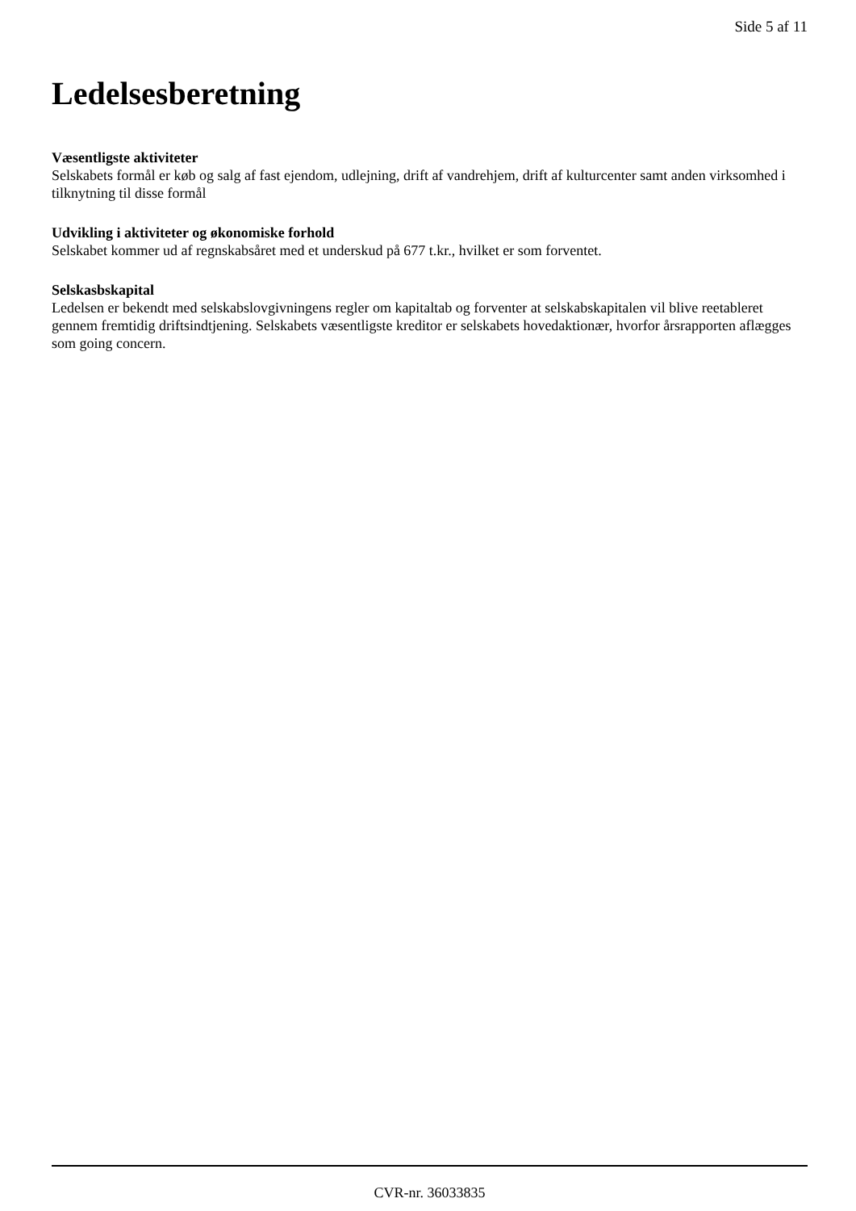Side 5 af 11
Ledelsesberetning
Væsentligste aktiviteter
Selskabets formål er køb og salg af fast ejendom, udlejning, drift af vandrehjem, drift af kulturcenter samt anden virksomhed i tilknytning til disse formål
Udvikling i aktiviteter og økonomiske forhold
Selskabet kommer ud af regnskabsåret med et underskud på 677 t.kr., hvilket er som forventet.
Selskasbskapital
Ledelsen er bekendt med selskabslovgivningens regler om kapitaltab og forventer at selskabskapitalen vil blive reetableret gennem fremtidig driftsindtjening. Selskabets væsentligste kreditor er selskabets hovedaktionær, hvorfor årsrapporten aflægges som going concern.
CVR-nr. 36033835